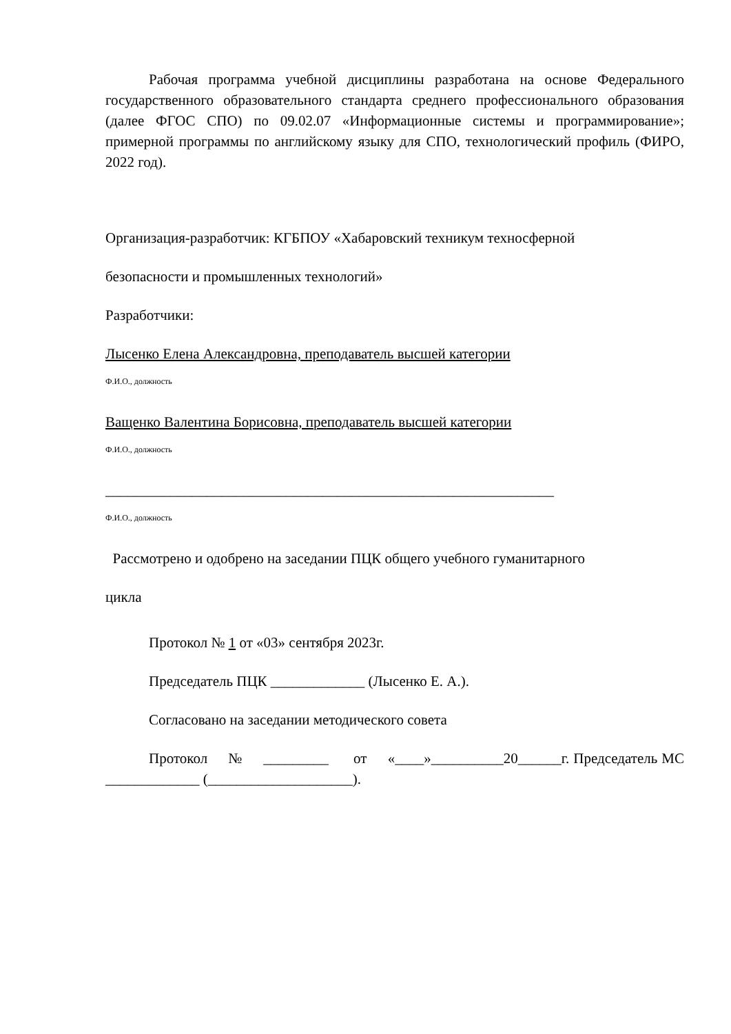Рабочая программа учебной дисциплины разработана на основе Федерального государственного образовательного стандарта среднего профессионального образования (далее ФГОС СПО) по 09.02.07 «Информационные системы и программирование»; примерной программы по английскому языку для СПО, технологический профиль (ФИРО, 2022 год).
Организация-разработчик: КГБПОУ «Хабаровский техникум техносферной
безопасности и промышленных технологий»
Разработчики:
Лысенко Елена Александровна, преподаватель высшей категории
Ф.И.О., должность
Ващенко Валентина Борисовна, преподаватель высшей категории
Ф.И.О., должность
______________________________________________________________
Ф.И.О., должность
Рассмотрено и одобрено на заседании ПЦК общего учебного гуманитарного
цикла
Протокол № 1 от «03» сентября 2023г.
Председатель ПЦК _____________ (Лысенко Е. А.).
Согласовано на заседании методического совета
Протокол № _________ от «____»__________20______г. Председатель МС _____________ (____________________).